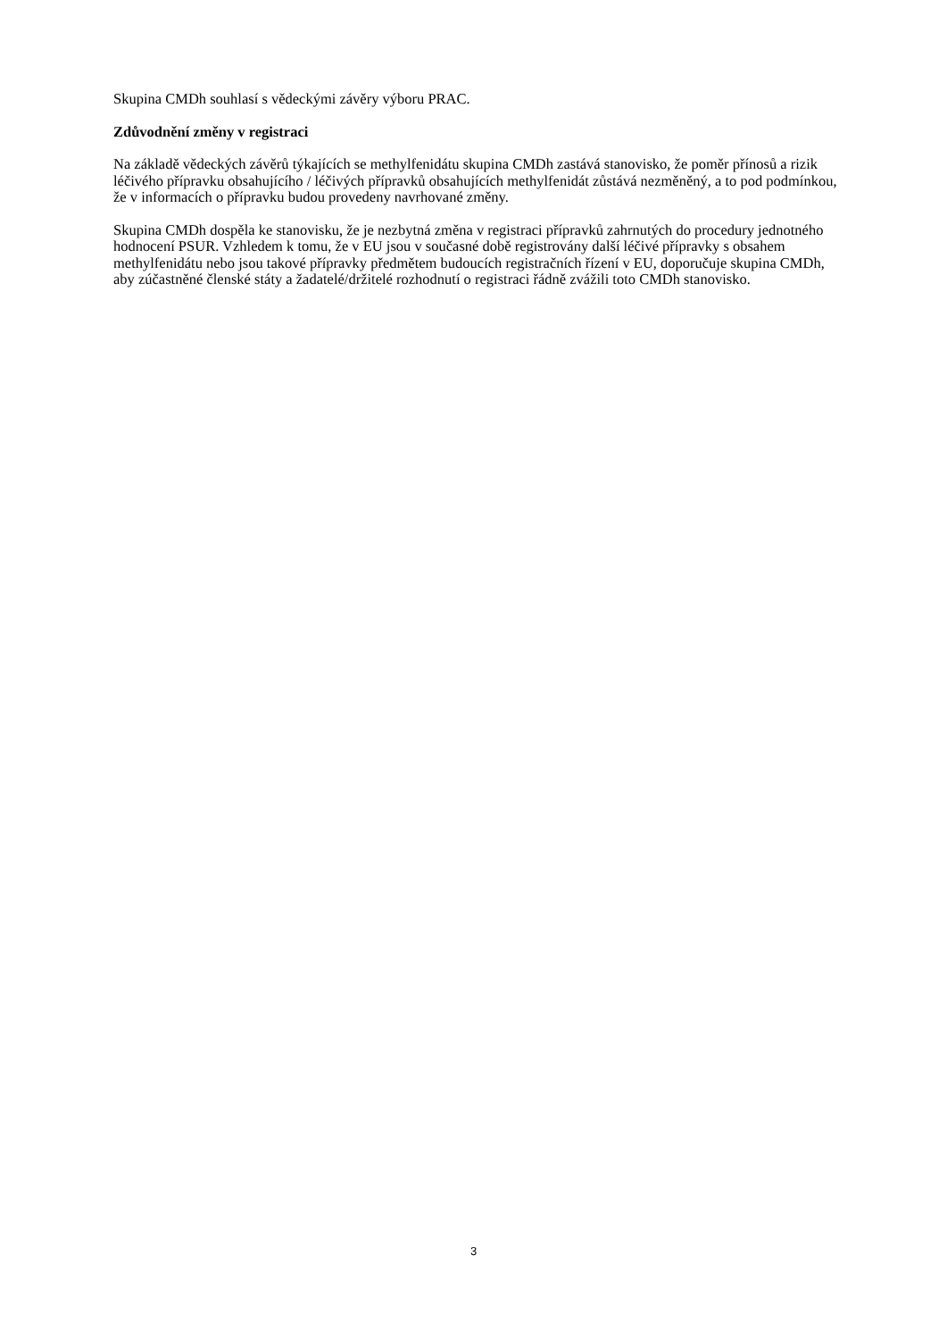Skupina CMDh souhlasí s vědeckými závěry výboru PRAC.
Zdůvodnění změny v registraci
Na základě vědeckých závěrů týkajících se methylfenidátu skupina CMDh zastává stanovisko, že poměr přínosů a rizik léčivého přípravku obsahujícího / léčivých přípravků obsahujících methylfenidát zůstává nezměněný, a to pod podmínkou, že v informacích o přípravku budou provedeny navrhované změny.
Skupina CMDh dospěla ke stanovisku, že je nezbytná změna v registraci přípravků zahrnutých do procedury jednotného hodnocení PSUR. Vzhledem k tomu, že v EU jsou v současné době registrovány další léčivé přípravky s obsahem methylfenidátu nebo jsou takové přípravky předmětem budoucích registračních řízení v EU, doporučuje skupina CMDh, aby zúčastněné členské státy a žadatelé/držitelé rozhodnutí o registraci řádně zvážili toto CMDh stanovisko.
3